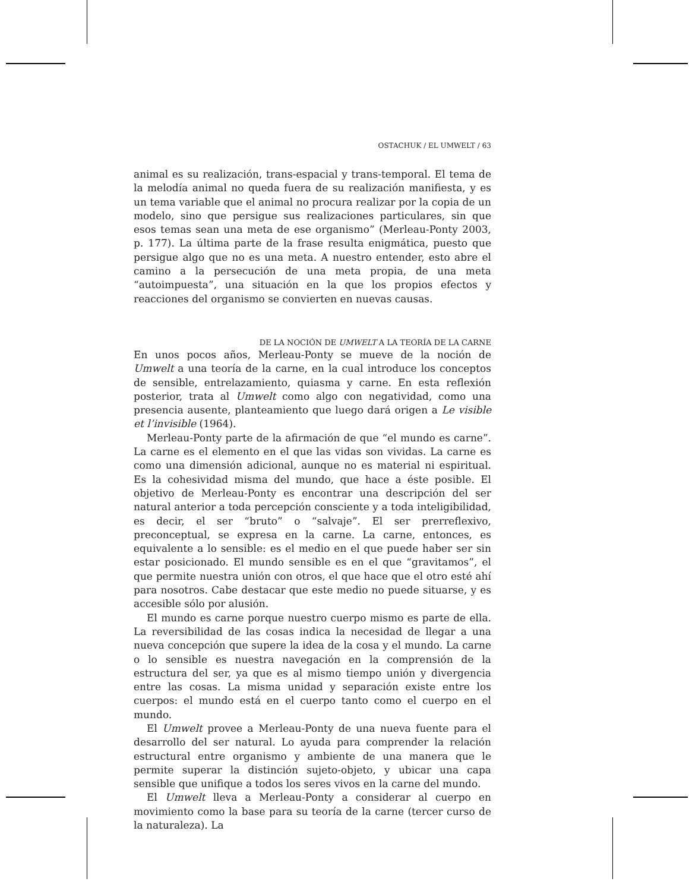OSTACHUK / EL UMWELT / 63
animal es su realización, trans-espacial y trans-temporal. El tema de la melodía animal no queda fuera de su realización manifiesta, y es un tema variable que el animal no procura realizar por la copia de un modelo, sino que persigue sus realizaciones particulares, sin que esos temas sean una meta de ese organismo” (Merleau-Ponty 2003, p. 177). La última parte de la frase resulta enigmática, puesto que persigue algo que no es una meta. A nuestro entender, esto abre el camino a la persecución de una meta propia, de una meta “autoimpuesta”, una situación en la que los propios efectos y reacciones del organismo se convierten en nuevas causas.
DE LA NOCIÓN DE UMWELT A LA TEORÍA DE LA CARNE
En unos pocos años, Merleau-Ponty se mueve de la noción de Umwelt a una teoría de la carne, en la cual introduce los conceptos de sensible, entrelazamiento, quiasma y carne. En esta reflexión posterior, trata al Umwelt como algo con negatividad, como una presencia ausente, planteamiento que luego dará origen a Le visible et l’invisible (1964).
Merleau-Ponty parte de la afirmación de que “el mundo es carne”. La carne es el elemento en el que las vidas son vividas. La carne es como una dimensión adicional, aunque no es material ni espiritual. Es la cohesividad misma del mundo, que hace a éste posible. El objetivo de Merleau-Ponty es encontrar una descripción del ser natural anterior a toda percepción consciente y a toda inteligibilidad, es decir, el ser “bruto” o “salvaje”. El ser prerreflexivo, preconceptual, se expresa en la carne. La carne, entonces, es equivalente a lo sensible: es el medio en el que puede haber ser sin estar posicionado. El mundo sensible es en el que “gravitamos”, el que permite nuestra unión con otros, el que hace que el otro esté ahí para nosotros. Cabe destacar que este medio no puede situarse, y es accesible sólo por alusión.
El mundo es carne porque nuestro cuerpo mismo es parte de ella. La reversibilidad de las cosas indica la necesidad de llegar a una nueva concepción que supere la idea de la cosa y el mundo. La carne o lo sensible es nuestra navegación en la comprensión de la estructura del ser, ya que es al mismo tiempo unión y divergencia entre las cosas. La misma unidad y separación existe entre los cuerpos: el mundo está en el cuerpo tanto como el cuerpo en el mundo.
El Umwelt provee a Merleau-Ponty de una nueva fuente para el desarrollo del ser natural. Lo ayuda para comprender la relación estructural entre organismo y ambiente de una manera que le permite superar la distinción sujeto-objeto, y ubicar una capa sensible que unifique a todos los seres vivos en la carne del mundo.
El Umwelt lleva a Merleau-Ponty a considerar al cuerpo en movimiento como la base para su teoría de la carne (tercer curso de la naturaleza). La